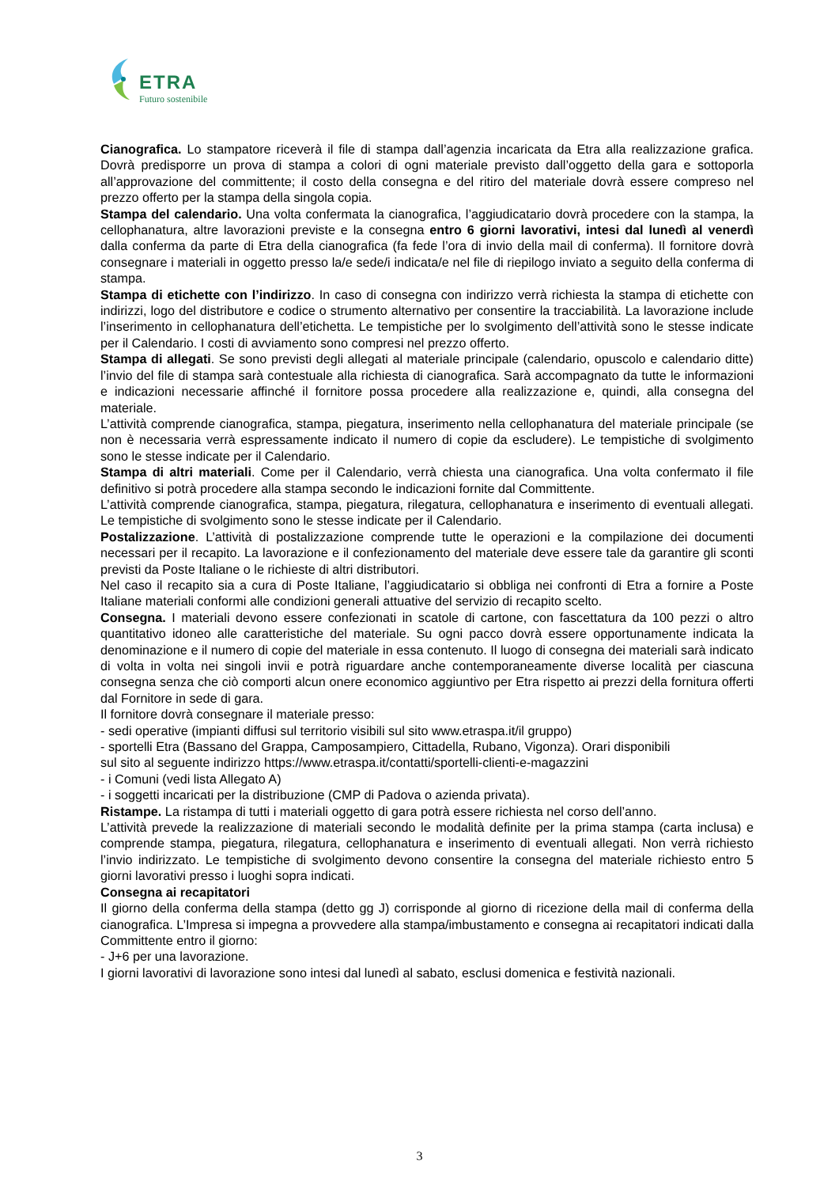ETRA
Futuro sostenibile
Cianografica. Lo stampatore riceverà il file di stampa dall’agenzia incaricata da Etra alla realizzazione grafica. Dovrà predisporre un prova di stampa a colori di ogni materiale previsto dall’oggetto della gara e sottoporla all’approvazione del committente; il costo della consegna e del ritiro del materiale dovrà essere compreso nel prezzo offerto per la stampa della singola copia.
Stampa del calendario. Una volta confermata la cianografica, l’aggiudicatario dovrà procedere con la stampa, la cellophanatura, altre lavorazioni previste e la consegna entro 6 giorni lavorativi, intesi dal lunedì al venerdì dalla conferma da parte di Etra della cianografica (fa fede l’ora di invio della mail di conferma). Il fornitore dovrà consegnare i materiali in oggetto presso la/e sede/i indicata/e nel file di riepilogo inviato a seguito della conferma di stampa.
Stampa di etichette con l’indirizzo. In caso di consegna con indirizzo verrà richiesta la stampa di etichette con indirizzi, logo del distributore e codice o strumento alternativo per consentire la tracciabilità. La lavorazione include l’inserimento in cellophanatura dell’etichetta. Le tempistiche per lo svolgimento dell’attività sono le stesse indicate per il Calendario. I costi di avviamento sono compresi nel prezzo offerto.
Stampa di allegati. Se sono previsti degli allegati al materiale principale (calendario, opuscolo e calendario ditte) l’invio del file di stampa sarà contestuale alla richiesta di cianografica. Sarà accompagnato da tutte le informazioni e indicazioni necessarie affinché il fornitore possa procedere alla realizzazione e, quindi, alla consegna del materiale.
L’attività comprende cianografica, stampa, piegatura, inserimento nella cellophanatura del materiale principale (se non è necessaria verrà espressamente indicato il numero di copie da escludere). Le tempistiche di svolgimento sono le stesse indicate per il Calendario.
Stampa di altri materiali. Come per il Calendario, verrà chiesta una cianografica. Una volta confermato il file definitivo si potrà procedere alla stampa secondo le indicazioni fornite dal Committente.
L’attività comprende cianografica, stampa, piegatura, rilegatura, cellophanatura e inserimento di eventuali allegati. Le tempistiche di svolgimento sono le stesse indicate per il Calendario.
Postalizzazione. L’attività di postalizzazione comprende tutte le operazioni e la compilazione dei documenti necessari per il recapito. La lavorazione e il confezionamento del materiale deve essere tale da garantire gli sconti previsti da Poste Italiane o le richieste di altri distributori.
Nel caso il recapito sia a cura di Poste Italiane, l’aggiudicatario si obbliga nei confronti di Etra a fornire a Poste Italiane materiali conformi alle condizioni generali attuative del servizio di recapito scelto.
Consegna. I materiali devono essere confezionati in scatole di cartone, con fascettatura da 100 pezzi o altro quantitativo idoneo alle caratteristiche del materiale. Su ogni pacco dovrà essere opportunamente indicata la denominazione e il numero di copie del materiale in essa contenuto. Il luogo di consegna dei materiali sarà indicato di volta in volta nei singoli invii e potrà riguardare anche contemporaneamente diverse località per ciascuna consegna senza che ciò comporti alcun onere economico aggiuntivo per Etra rispetto ai prezzi della fornitura offerti dal Fornitore in sede di gara.
Il fornitore dovrà consegnare il materiale presso:
- sedi operative (impianti diffusi sul territorio visibili sul sito www.etraspa.it/il gruppo)
- sportelli Etra (Bassano del Grappa, Camposampiero, Cittadella, Rubano, Vigonza). Orari disponibili
sul sito al seguente indirizzo https://www.etraspa.it/contatti/sportelli-clienti-e-magazzini
- i Comuni (vedi lista Allegato A)
- i soggetti incaricati per la distribuzione (CMP di Padova o azienda privata).
Ristampe. La ristampa di tutti i materiali oggetto di gara potrà essere richiesta nel corso dell’anno.
L’attività prevede la realizzazione di materiali secondo le modalità definite per la prima stampa (carta inclusa) e comprende stampa, piegatura, rilegatura, cellophanatura e inserimento di eventuali allegati. Non verrà richiesto l’invio indirizzato. Le tempistiche di svolgimento devono consentire la consegna del materiale richiesto entro 5 giorni lavorativi presso i luoghi sopra indicati.
Consegna ai recapitatori
Il giorno della conferma della stampa (detto gg J) corrisponde al giorno di ricezione della mail di conferma della cianografica. L’Impresa si impegna a provvedere alla stampa/imbustamento e consegna ai recapitatori indicati dalla Committente entro il giorno:
- J+6 per una lavorazione.
I giorni lavorativi di lavorazione sono intesi dal lunedì al sabato, esclusi domenica e festività nazionali.
3